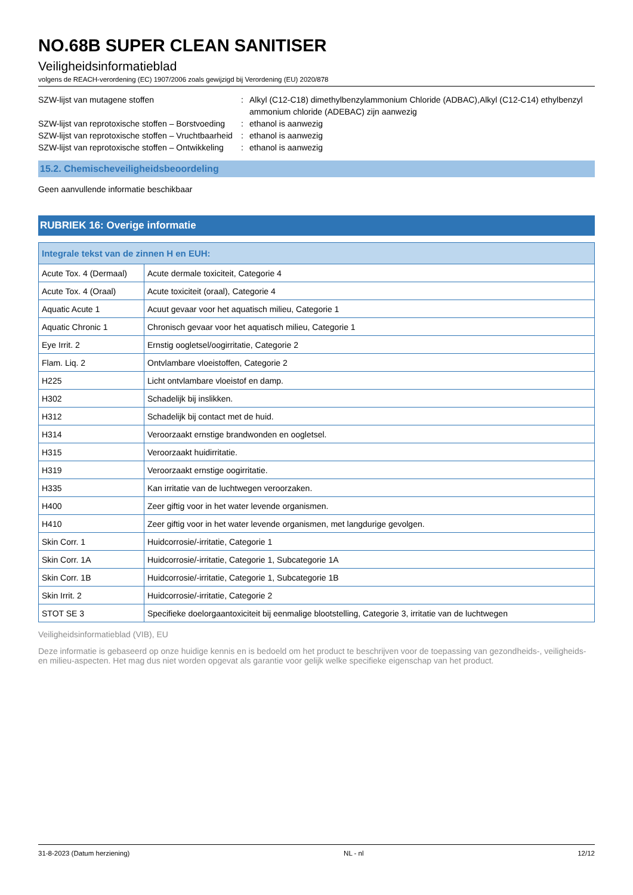NO.68B SUPER CLEAN SANITISER
Veiligheidsinformatieblad
volgens de REACH-verordening (EC) 1907/2006 zoals gewijzigd bij Verordening (EU) 2020/878
SZW-lijst van mutagene stoffen
:
Alkyl (C12-C18) dimethylbenzylammonium Chloride (ADBAC),Alkyl (C12-C14) ethylbenzyl ammonium chloride (ADEBAC) zijn aanwezig
SZW-lijst van reprotoxische stoffen – Borstvoeding
:
ethanol is aanwezig
SZW-lijst van reprotoxische stoffen – Vruchtbaarheid
:
ethanol is aanwezig
SZW-lijst van reprotoxische stoffen – Ontwikkeling
:
ethanol is aanwezig
15.2. Chemischeveiligheidsbeoordeling
Geen aanvullende informatie beschikbaar
RUBRIEK 16: Overige informatie
| Integrale tekst van de zinnen H en EUH: | |
| --- | --- |
| Acute Tox. 4 (Dermaal) | Acute dermale toxiciteit, Categorie 4 |
| Acute Tox. 4 (Oraal) | Acute toxiciteit (oraal), Categorie 4 |
| Aquatic Acute 1 | Acuut gevaar voor het aquatisch milieu, Categorie 1 |
| Aquatic Chronic 1 | Chronisch gevaar voor het aquatisch milieu, Categorie 1 |
| Eye Irrit. 2 | Ernstig oogletsel/oogirritatie, Categorie 2 |
| Flam. Liq. 2 | Ontvlambare vloeistoffen, Categorie 2 |
| H225 | Licht ontvlambare vloeistof en damp. |
| H302 | Schadelijk bij inslikken. |
| H312 | Schadelijk bij contact met de huid. |
| H314 | Veroorzaakt ernstige brandwonden en oogletsel. |
| H315 | Veroorzaakt huidirritatie. |
| H319 | Veroorzaakt ernstige oogirritatie. |
| H335 | Kan irritatie van de luchtwegen veroorzaken. |
| H400 | Zeer giftig voor in het water levende organismen. |
| H410 | Zeer giftig voor in het water levende organismen, met langdurige gevolgen. |
| Skin Corr. 1 | Huidcorrosie/-irritatie, Categorie 1 |
| Skin Corr. 1A | Huidcorrosie/-irritatie, Categorie 1, Subcategorie 1A |
| Skin Corr. 1B | Huidcorrosie/-irritatie, Categorie 1, Subcategorie 1B |
| Skin Irrit. 2 | Huidcorrosie/-irritatie, Categorie 2 |
| STOT SE 3 | Specifieke doelorgaantoxiciteit bij eenmalige blootstelling, Categorie 3, irritatie van de luchtwegen |
Veiligheidsinformatieblad (VIB), EU
Deze informatie is gebaseerd op onze huidige kennis en is bedoeld om het product te beschrijven voor de toepassing van gezondheids-, veiligheids-en milieu-aspecten. Het mag dus niet worden opgevat als garantie voor gelijk welke specifieke eigenschap van het product.
31-8-2023 (Datum herziening) NL - nl 12/12